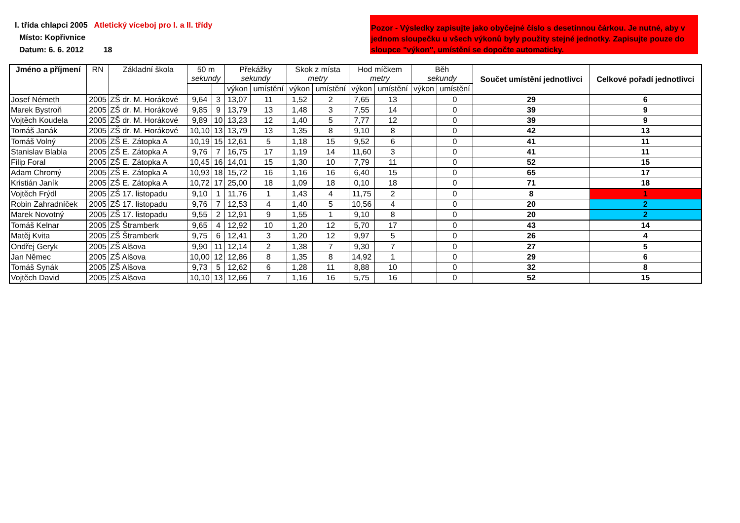I. třída chlapci 2005 Atletický víceboj pro I. a II. třídy
Místo: Kopřivnice
Datum: 6. 6. 2012 18
Pozor - Výsledky zapisujte jako obyčejné číslo s desetinnou čárkou. Je nutné, aby v jednom sloupečku u všech výkonů byly použity stejné jednotky. Zapisujte pouze do sloupce "výkon", umístění se dopočte automaticky.
| Jméno a příjmení | RN | Základní škola | 50 m sekundy | | Překážky sekundy | | Skok z místa metry | | Hod míčkem metry | | Běh sekundy | | Součet umístění jednotlivci | Celkové pořadí jednotlivci | | | | | |
| --- | --- | --- | --- | --- | --- | --- | --- | --- | --- | --- | --- | --- | --- | --- | --- | --- | --- | --- | --- |
| | | | | | výkon | umístění | výkon | umístění | výkon | umístění | výkon | umístění | | | | | | | |
| | | | Josef Németh | 2005 | ZŠ dr. M. Horákové | 9,64 | 3 | 13,07 | 11 | 1,52 | 2 | 7,65 | | | 13 | | 0 | 29 | 6 |
| Marek Bystroň | 2005 | ZŠ dr. M. Horákové | 9,85 | 9 | 13,79 | 13 | 1,48 | 3 | 7,55 | 14 | | 0 | 39 | 9 | | | | | |
| Vojtěch Koudela | 2005 | ZŠ dr. M. Horákové | 9,89 | 10 | 13,23 | 12 | 1,40 | 5 | 7,77 | 12 | | 0 | 39 | 9 | | | | | |
| Tomáš Janák | 2005 | ZŠ dr. M. Horákové | 10,10 | 13 | 13,79 | 13 | 1,35 | 8 | 9,10 | 8 | | 0 | 42 | 13 | | | | | |
| Tomáš Volný | 2005 | ZŠ E. Zátopka A | 10,19 | 15 | 12,61 | 5 | 1,18 | 15 | 9,52 | 6 | | 0 | 41 | 11 | | | | | |
| Stanislav Blabla | 2005 | ZŠ E. Zátopka A | 9,76 | 7 | 16,75 | 17 | 1,19 | 14 | 11,60 | 3 | | 0 | 41 | 11 | | | | | |
| Filip Foral | 2005 | ZŠ E. Zátopka A | 10,45 | 16 | 14,01 | 15 | 1,30 | 10 | 7,79 | 11 | | 0 | 52 | 15 | | | | | |
| Adam Chromý | 2005 | ZŠ E. Zátopka A | 10,93 | 18 | 15,72 | 16 | 1,16 | 16 | 6,40 | 15 | | 0 | 65 | 17 | | | | | |
| Kristián Janík | 2005 | ZŠ E. Zátopka A | 10,72 | 17 | 25,00 | 18 | 1,09 | 18 | 0,10 | 18 | | 0 | 71 | 18 | | | | | |
| Vojtěch Frýdl | 2005 | ZŠ 17. listopadu | 9,10 | 1 | 11,76 | 1 | 1,43 | 4 | 11,75 | 2 | | 0 | 8 | 1 | | | | | |
| Robin Zahradníček | 2005 | ZŠ 17. listopadu | 9,76 | 7 | 12,53 | 4 | 1,40 | 5 | 10,56 | 4 | | 0 | 20 | 2 | | | | | |
| Marek Novotný | 2005 | ZŠ 17. listopadu | 9,55 | 2 | 12,91 | 9 | 1,55 | 1 | 9,10 | 8 | | 0 | 20 | 2 | | | | | |
| Tomáš Kelnar | 2005 | ZŠ Štramberk | 9,65 | 4 | 12,92 | 10 | 1,20 | 12 | 5,70 | 17 | | 0 | 43 | 14 | | | | | |
| Matěj Kvita | 2005 | ZŠ Štramberk | 9,75 | 6 | 12,41 | 3 | 1,20 | 12 | 9,97 | 5 | | 0 | 26 | 4 | | | | | |
| Ondřej Geryk | 2005 | ZŠ Alšova | 9,90 | 11 | 12,14 | 2 | 1,38 | 7 | 9,30 | 7 | | 0 | 27 | 5 | | | | | |
| Jan Němec | 2005 | ZŠ Alšova | 10,00 | 12 | 12,86 | 8 | 1,35 | 8 | 14,92 | 1 | | 0 | 29 | 6 | | | | | |
| Tomáš Synák | 2005 | ZŠ Alšova | 9,73 | 5 | 12,62 | 6 | 1,28 | 11 | 8,88 | 10 | | 0 | 32 | 8 | | | | | |
| Vojtěch David | 2005 | ZŠ Alšova | 10,10 | 13 | 12,66 | 7 | 1,16 | 16 | 5,75 | 16 | | 0 | 52 | 15 | | | | | |